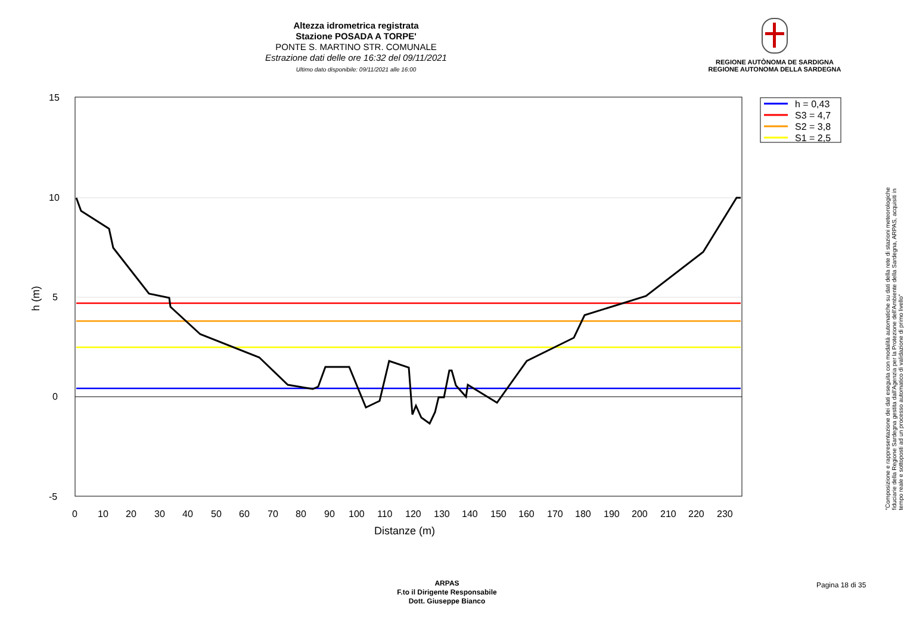Altezza idrometrica registrata
Stazione POSADA A TORPE'
PONTE S. MARTINO STR. COMUNALE
Estrazione dati delle ore 16:32 del 09/11/2021
Ultimo dato disponibile: 09/11/2021 alle 16:00
REGIONE AUTÒNOMA DE SARDIGNA
REGIONE AUTONOMA DELLA SARDEGNA
h = 0,43
S3 = 4,7
S2 = 3,8
S1 = 2,5
15
10
5
0
-5
0
10
20
30
40
50
60
70
80
90
100
110
120
130
140
150
160
170
180
190
200
210
220
230
Distanze (m)
h (m)
"Composizione e rappresentazione dei dati eseguita con modalità automatiche su dati della rete di stazioni meteorologiche fiduciarie della Regione Sardegna gestita dall'Agenzia per la Protezione dell'Ambiente della Sardegna, ARPAS, acquisiti in tempo reale e sottoposti ad un processo automatico di validazione di primo livello"
ARPAS
F.to il Dirigente Responsabile
Dott. Giuseppe Bianco
Pagina 18 di 35